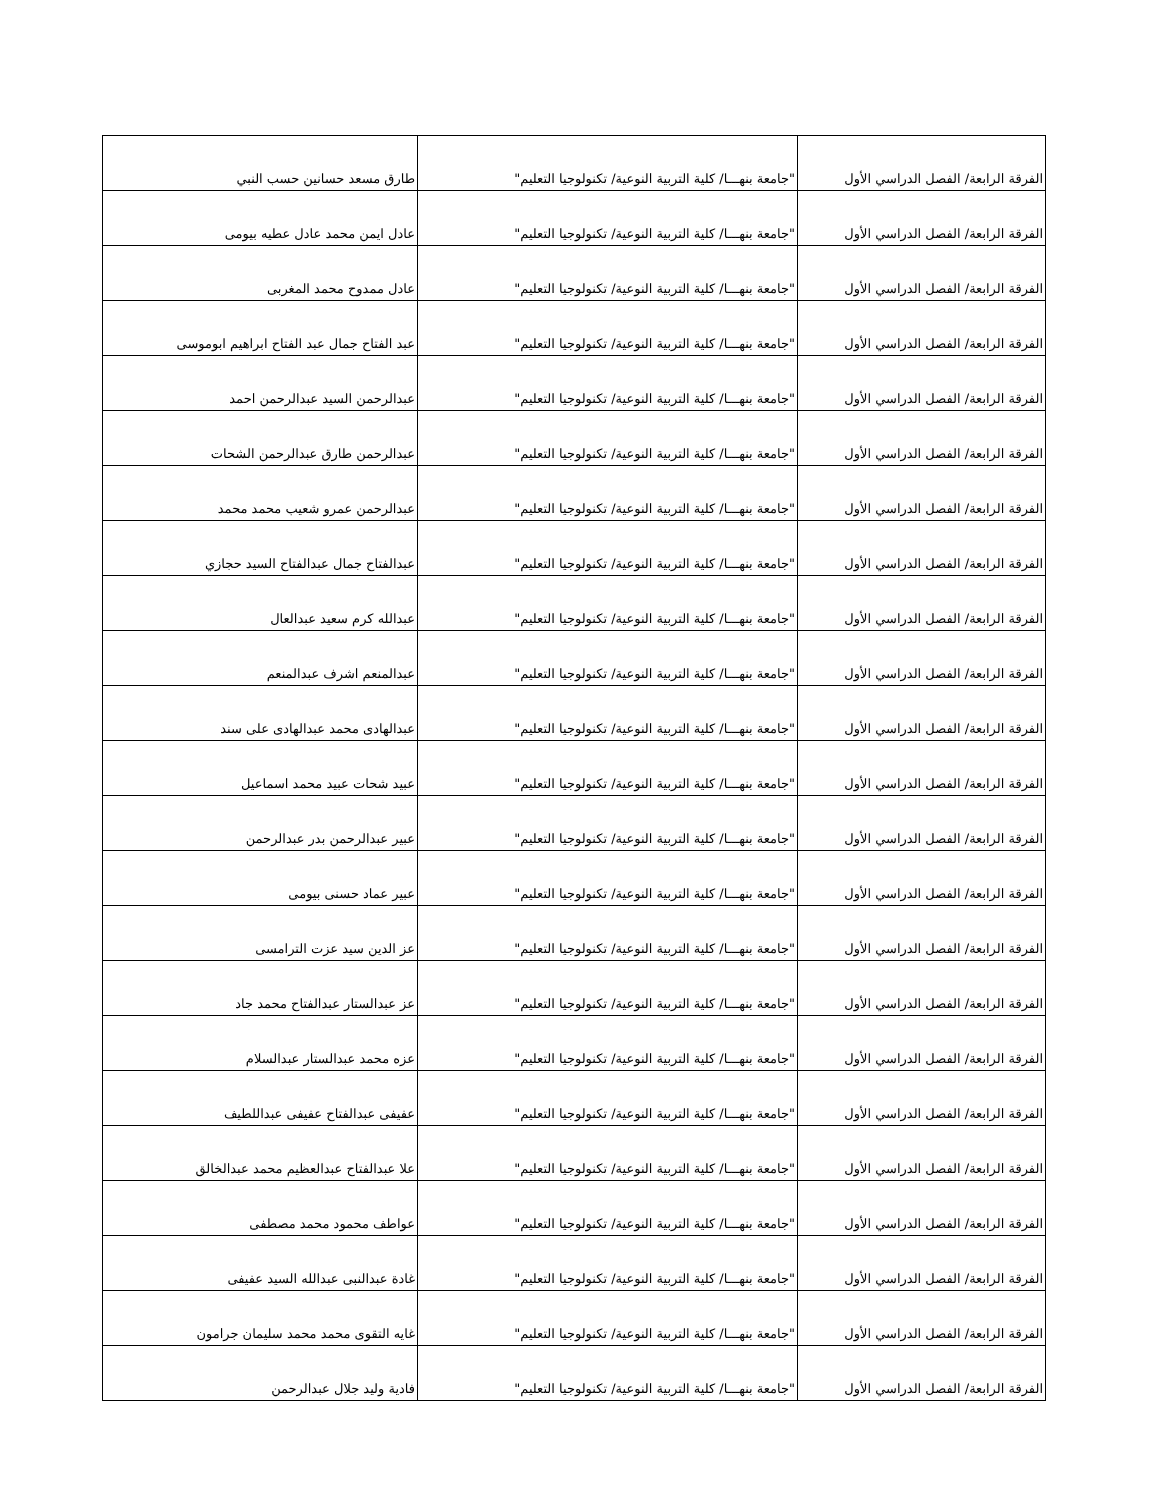| الفرقة الرابعة/ الفصل الدراسي الأول | "جامعة بنهـــا/ كلية التربية النوعية/ تكنولوجيا التعليم" | طارق مسعد حسانين حسب النبي |
| الفرقة الرابعة/ الفصل الدراسي الأول | "جامعة بنهـــا/ كلية التربية النوعية/ تكنولوجيا التعليم" | عادل ايمن محمد عادل عطيه بيومى |
| الفرقة الرابعة/ الفصل الدراسي الأول | "جامعة بنهـــا/ كلية التربية النوعية/ تكنولوجيا التعليم" | عادل ممدوح محمد المغربى |
| الفرقة الرابعة/ الفصل الدراسي الأول | "جامعة بنهـــا/ كلية التربية النوعية/ تكنولوجيا التعليم" | عبد الفتاح جمال عبد الفتاح ابراهيم ابوموسى |
| الفرقة الرابعة/ الفصل الدراسي الأول | "جامعة بنهـــا/ كلية التربية النوعية/ تكنولوجيا التعليم" | عبدالرحمن السيد عبدالرحمن احمد |
| الفرقة الرابعة/ الفصل الدراسي الأول | "جامعة بنهـــا/ كلية التربية النوعية/ تكنولوجيا التعليم" | عبدالرحمن طارق عبدالرحمن الشحات |
| الفرقة الرابعة/ الفصل الدراسي الأول | "جامعة بنهـــا/ كلية التربية النوعية/ تكنولوجيا التعليم" | عبدالرحمن عمرو شعيب محمد محمد |
| الفرقة الرابعة/ الفصل الدراسي الأول | "جامعة بنهـــا/ كلية التربية النوعية/ تكنولوجيا التعليم" | عبدالفتاح جمال عبدالفتاح السيد حجازي |
| الفرقة الرابعة/ الفصل الدراسي الأول | "جامعة بنهـــا/ كلية التربية النوعية/ تكنولوجيا التعليم" | عبدالله كرم سعيد عبدالعال |
| الفرقة الرابعة/ الفصل الدراسي الأول | "جامعة بنهـــا/ كلية التربية النوعية/ تكنولوجيا التعليم" | عبدالمنعم اشرف عبدالمنعم |
| الفرقة الرابعة/ الفصل الدراسي الأول | "جامعة بنهـــا/ كلية التربية النوعية/ تكنولوجيا التعليم" | عبدالهادى محمد عبدالهادى على سند |
| الفرقة الرابعة/ الفصل الدراسي الأول | "جامعة بنهـــا/ كلية التربية النوعية/ تكنولوجيا التعليم" | عبيد شحات عبيد محمد اسماعيل |
| الفرقة الرابعة/ الفصل الدراسي الأول | "جامعة بنهـــا/ كلية التربية النوعية/ تكنولوجيا التعليم" | عبير عبدالرحمن بدر عبدالرحمن |
| الفرقة الرابعة/ الفصل الدراسي الأول | "جامعة بنهـــا/ كلية التربية النوعية/ تكنولوجيا التعليم" | عبير عماد حسنى بيومى |
| الفرقة الرابعة/ الفصل الدراسي الأول | "جامعة بنهـــا/ كلية التربية النوعية/ تكنولوجيا التعليم" | عز الدين سيد عزت الترامسى |
| الفرقة الرابعة/ الفصل الدراسي الأول | "جامعة بنهـــا/ كلية التربية النوعية/ تكنولوجيا التعليم" | عز عبدالستار عبدالفتاح محمد جاد |
| الفرقة الرابعة/ الفصل الدراسي الأول | "جامعة بنهـــا/ كلية التربية النوعية/ تكنولوجيا التعليم" | عزه محمد عبدالستار عبدالسلام |
| الفرقة الرابعة/ الفصل الدراسي الأول | "جامعة بنهـــا/ كلية التربية النوعية/ تكنولوجيا التعليم" | عفيفى عبدالفتاح عفيفى عبداللطيف |
| الفرقة الرابعة/ الفصل الدراسي الأول | "جامعة بنهـــا/ كلية التربية النوعية/ تكنولوجيا التعليم" | علا عبدالفتاح عبدالعظيم محمد عبدالخالق |
| الفرقة الرابعة/ الفصل الدراسي الأول | "جامعة بنهـــا/ كلية التربية النوعية/ تكنولوجيا التعليم" | عواطف محمود محمد مصطفى |
| الفرقة الرابعة/ الفصل الدراسي الأول | "جامعة بنهـــا/ كلية التربية النوعية/ تكنولوجيا التعليم" | غادة عبدالنبى عبدالله السيد عفيفى |
| الفرقة الرابعة/ الفصل الدراسي الأول | "جامعة بنهـــا/ كلية التربية النوعية/ تكنولوجيا التعليم" | غايه التقوى محمد محمد سليمان جرامون |
| الفرقة الرابعة/ الفصل الدراسي الأول | "جامعة بنهـــا/ كلية التربية النوعية/ تكنولوجيا التعليم" | فادية وليد جلال عبدالرحمن |